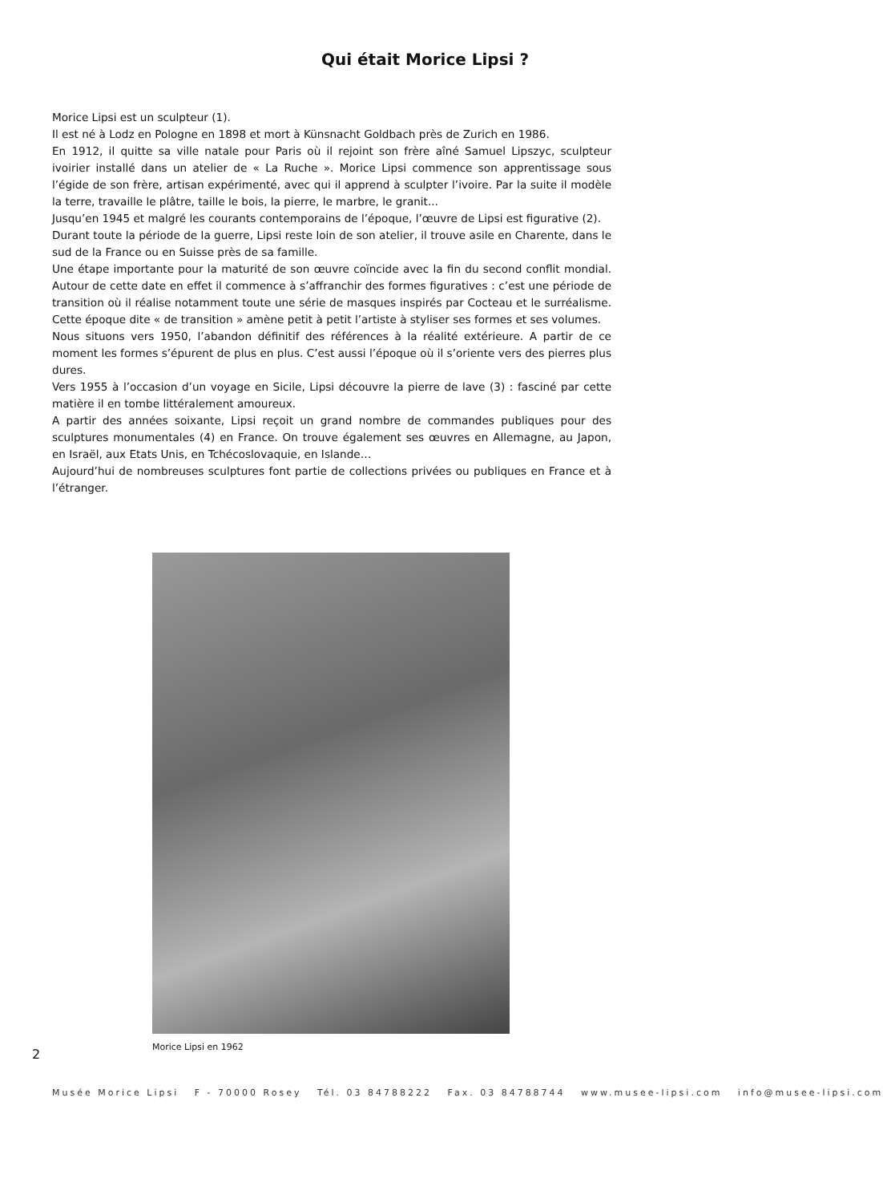Qui était Morice Lipsi ?
Morice Lipsi est un sculpteur (1).
Il est né à Lodz en Pologne en 1898 et mort à Künsnacht Goldbach près de Zurich en 1986.
En 1912, il quitte sa ville natale pour Paris où il rejoint son frère aîné Samuel Lipszyc, sculpteur ivoirier installé dans un atelier de « La Ruche ». Morice Lipsi commence son apprentissage sous l’égide de son frère, artisan expérimenté, avec qui il apprend à sculpter l’ivoire. Par la suite il modèle la terre, travaille le plâtre, taille le bois, la pierre, le marbre, le granit...
Jusqu’en 1945 et malgré les courants contemporains de l’époque, l’œuvre de Lipsi est figurative (2).
Durant toute la période de la guerre, Lipsi reste loin de son atelier, il trouve asile en Charente, dans le sud de la France ou en Suisse près de sa famille.
Une étape importante pour la maturité de son œuvre coïncide avec la fin du second conflit mondial. Autour de cette date en effet il commence à s’affranchir des formes figuratives : c’est une période de transition où il réalise notamment toute une série de masques inspirés par Cocteau et le surréalisme. Cette époque dite « de transition » amène petit à petit l’artiste à styliser ses formes et ses volumes.
Nous situons vers 1950, l’abandon définitif des références à la réalité extérieure. A partir de ce moment les formes s’épurent de plus en plus. C’est aussi l’époque où il s’oriente vers des pierres plus dures.
Vers 1955 à l’occasion d’un voyage en Sicile, Lipsi découvre la pierre de lave (3) : fasciné par cette matière il en tombe littéralement amoureux.
A partir des années soixante, Lipsi reçoit un grand nombre de commandes publiques pour des sculptures monumentales (4) en France. On trouve également ses œuvres en Allemagne, au Japon, en Israël, aux Etats Unis, en Tchécoslovaquie, en Islande…
Aujourd’hui de nombreuses sculptures font partie de collections privées ou publiques en France et à l’étranger.
Morice Lipsi en 1962
2
Musée Morice Lipsi F - 70000 Rosey Tél. 03 84788222 Fax. 03 84788744 www.musee-lipsi.com info@musee-lipsi.com